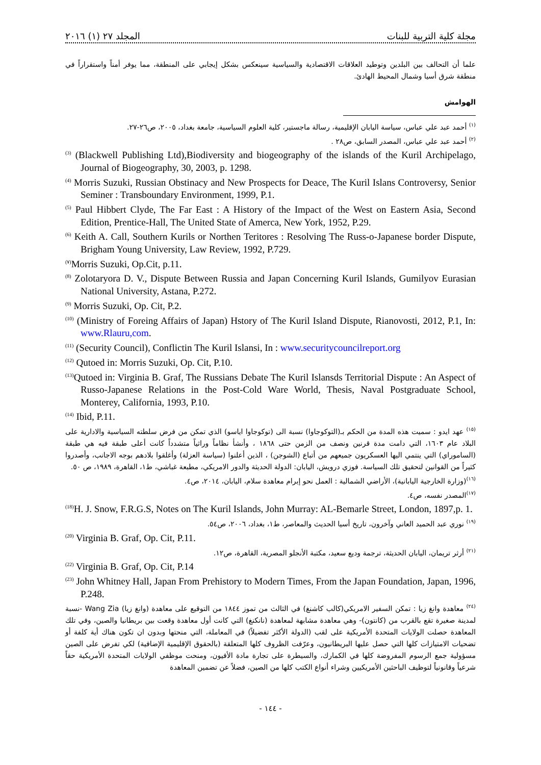المجلد ٢٧ (١) ٢٠١٦ مجلة كلية التربية للبنات
علما أن التحالف بين البلدين وتوطيد العلاقات الاقتصادية والسياسية سينعكس بشكل إيجابي على المنطقة، مما يوفر أمناً واستقراراً في منطقة شرق أسيا وشمال المحيط الهادئ.
الهوامش
<sup>(١)</sup> أحمد عبد علي عباس، سياسة اليابان الإقليمية، رسالة ماجستير، كلية العلوم السياسية، جامعة بغداد، ٢٠٠٥، ص٢٦-٢٧.
<sup>(٢)</sup> أحمد عبد علي عباس، المصدر السابق، ص٢٨ .
<sup>(3)</sup> (Blackwell Publishing Ltd),Biodiversity and biogeography of the islands of the Kuril Archipelago, Journal of Biogeography, 30, 2003, p. 1298.
<sup>(4)</sup> Morris Suzuki, Russian Obstinacy and New Prospects for Deace, The Kuril Islans Controversy, Senior Seminer : Transboundary Environment, 1999, P.1.
<sup>(5)</sup> Paul Hibbert Clyde, The Far East : A History of the Impact of the West on Eastern Asia, Second Edition, Prentice-Hall, The United State of Amerca, New York, 1952, P.29.
<sup>(6)</sup> Keith A. Call, Southern Kurils or Northen Teritores : Resolving The Russ-o-Japanese border Dispute, Brigham Young University, Law Review, 1992, P.729.
<sup>(٧)</sup> Morris Suzuki, Op.Cit, p.11.
<sup>(8)</sup> Zolotaryora D. V., Dispute Between Russia and Japan Concerning Kuril Islands, Gumilyov Eurasian National University, Astana, P.272.
<sup>(9)</sup> Morris Suzuki, Op. Cit, P.2.
<sup>(10)</sup> (Ministry of Foreing Affairs of Japan) Hstory of The Kuril Island Dispute, Rianovosti, 2012, P.1, In: www.Rlauru,com.
<sup>(11)</sup> (Security Council), Conflictin The Kuril Islansi, In : www.securitycouncilreport.org
<sup>(12)</sup> Qutoed in: Morris Suzuki, Op. Cit, P.10.
<sup>(13)</sup> Qutoed in: Virginia B. Graf, The Russians Debate The Kuril Islansds Territorial Dispute : An Aspect of Russo-Japanese Relations in the Post-Cold Ware World, Thesis, Naval Postgraduate School, Monterey, California, 1993, P.10.
<sup>(14)</sup> Ibid, P.11.
<sup>(١٥)</sup> عهد ايدو : سميت هذه المدة من الحكم بـ(التوكوجاوا) نسبة الى (توكوجاوا اياسو) الذي تمكن من فرض سلطته السياسية والادارية على البلاد عام ١٦٠٣، التي دامت مدة قرنين ونصف من الزمن حتى ١٨٦٨ ، وأنشأ نظاماً وراثياً متشدداً كانت أعلى طبقة فيه هي طبقة (الساموراي) التي ينتمي اليها العسكريون جميعهم من أتباع (الشوجن) ، الذين أعلنوا (سياسة العزلة) وأغلقوا بلادهم بوجه الاجانب، وأصدروا كثيراً من القوانين لتحقيق تلك السياسة. فوزي درويش، اليابان: الدولة الحديثة والدور الامريكي، مطبعة غباشي، ط١، القاهرة، ١٩٨٩، ص ٥٠.
<sup>(١٦)</sup> (وزارة الخارجية اليابانية)، الأراضي الشمالية : العمل نحو إبرام معاهدة سلام، اليابان، ٢٠١٤، ص٤.
<sup>(١٧)</sup> المصدر نفسه، ص٤.
<sup>(18)</sup> H. J. Snow, F.R.G.S, Notes on The Kuril Islands, John Murray: AL-Bemarle Street, London, 1897,p. 1.
<sup>(١٩)</sup> نوري عبد الحميد العاني وآخرون، تاريخ أسيا الحديث والمعاصر، ط١، بغداد، ٢٠٠٦، ص٥٤.
<sup>(20)</sup> Virginia B. Graf, Op. Cit, P.11.
<sup>(٢١)</sup> أرثر تريمان، اليابان الحديثة، ترجمة وديع سعيد، مكتبة الأنجلو المصرية، القاهرة، ص١٢.
<sup>(22)</sup> Virginia B. Graf, Op. Cit, P.14
<sup>(23)</sup> John Whitney Hall, Japan From Prehistory to Modern Times, From the Japan Foundation, Japan, 1996, P.248.
<sup>(٢٤)</sup> معاهدة وانغ زيا : تمكن السفير الامريكي(كالب كاشنغ) في الثالث من تموز ١٨٤٤ من التوقيع على معاهدة (وانغ زيا) Wang Zia -نسبة لمدينة صغيرة تقع بالقرب من (كانتون)- وهي معاهدة مشابهة لمعاهدة (نانكنغ) التي كانت أول معاهدة وقعت بين بريطانيا والصين، وفي تلك المعاهدة حصلت الولايات المتحدة الأمريكية على لقب (الدولة الأكثر تفضيلاً) في المعاملة، التي منحتها وبدون ان تكون هناك أية كلفة أو تضحيات الامتيازات كلها التي حصل عليها البريطانيون، وعرّفت الظروف كلها المتعلقة (بالحقوق الإقليمية الإضافية) لكي تفرض على الصين مسؤولية جمع الرسوم المفروضة كلها في الكمارك، والسيطرة على تجارة مادة الأفيون، ومنحت موظفي الولايات المتحدة الأمريكية حقاً شرعياً وقانونياً لتوظيف الباحثين الأمريكيين وشراء أنواع الكتب كلها من الصين، فضلاً عن تضمين المعاهدة
- ١٤٤ -